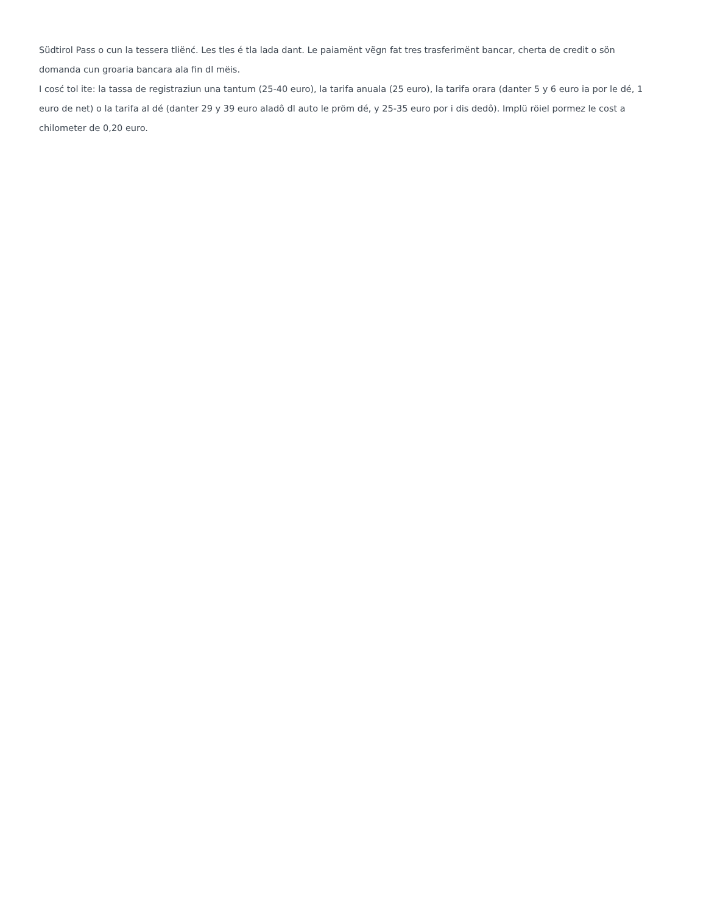Südtirol Pass o cun la tessera tliënć. Les tles é tla lada dant. Le paiamënt vëgn fat tres trasferimënt bancar, cherta de credit o sön domanda cun groaria bancara ala fin dl mëis.
I cosć tol ite: la tassa de registraziun una tantum (25-40 euro), la tarifa anuala (25 euro), la tarifa orara (danter 5 y 6 euro ia por le dé, 1 euro de net) o la tarifa al dé (danter 29 y 39 euro aladô dl auto le pröm dé, y 25-35 euro por i dis dedô). Implü röiel pormez le cost a chilometer de 0,20 euro.